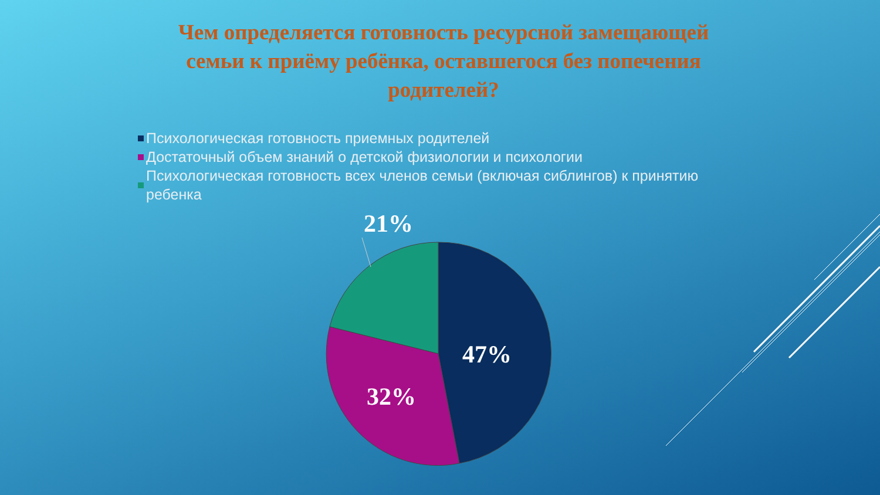Чем определяется готовность ресурсной замещающей семьи к приёму ребёнка, оставшегося без попечения родителей?
Психологическая готовность приемных родителей
Достаточный объем знаний о детской физиологии и психологии
Психологическая готовность всех членов семьи (включая сиблингов) к принятию ребенка
21%
47%
32%